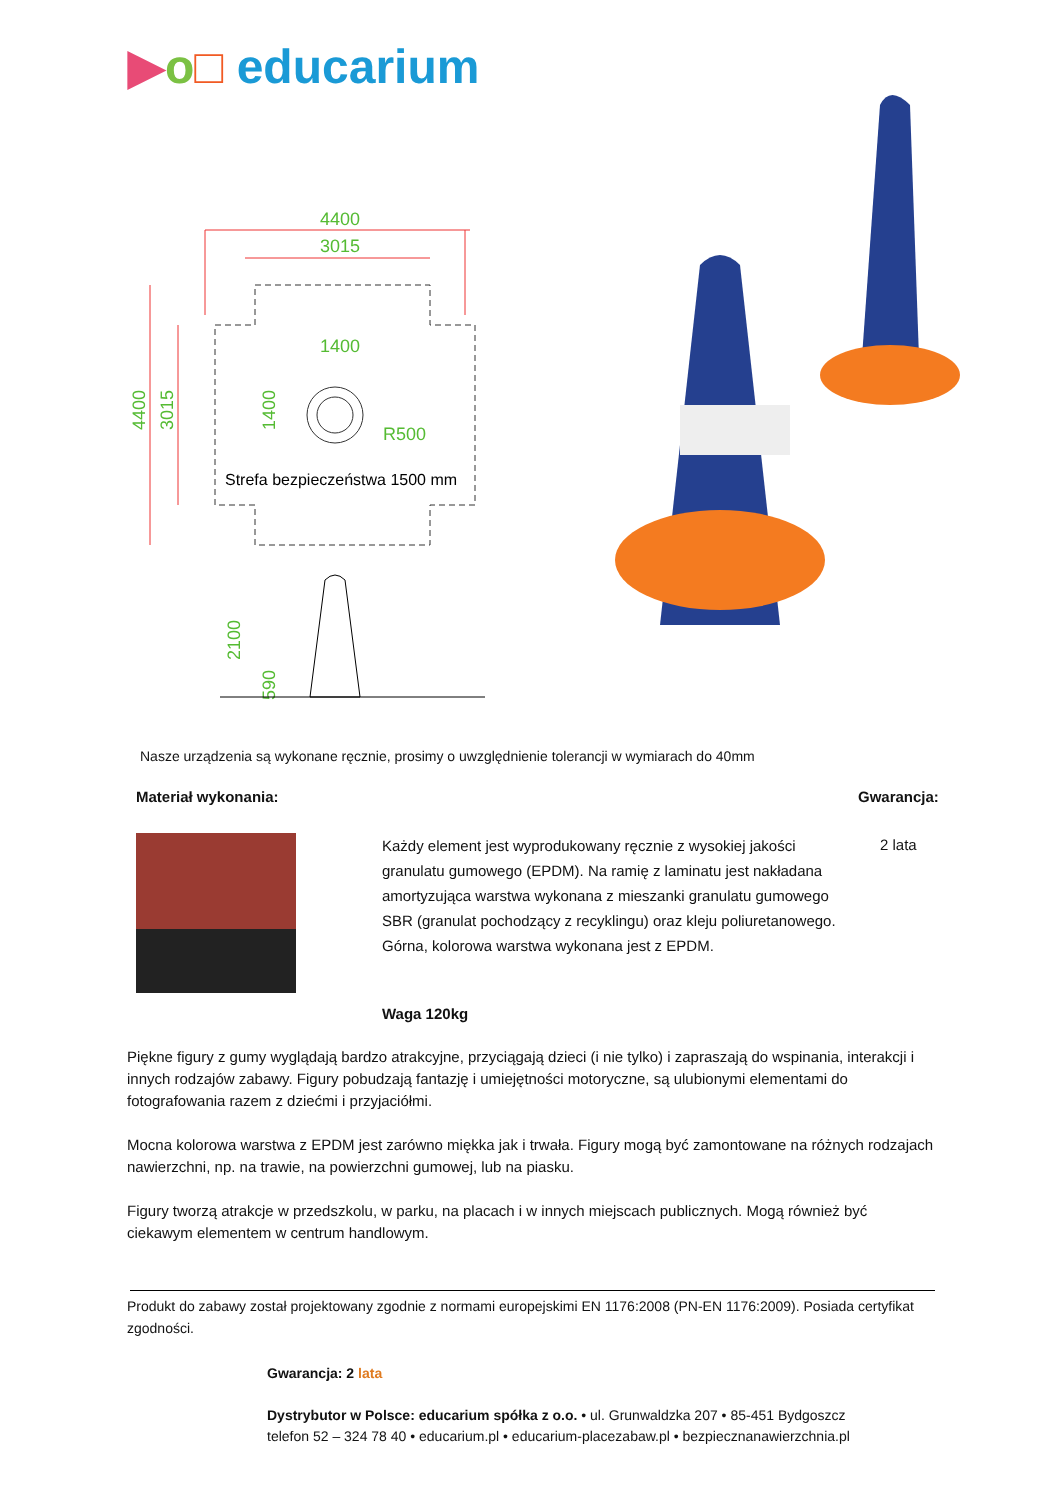▶o□ educarium
4400
3015
1400
4400
3015
1400
R500
2100
590
Strefa bezpieczeństwa 1500 mm
Nasze urządzenia są wykonane ręcznie, prosimy o uwzględnienie tolerancji w wymiarach do 40mm
Materiał wykonania: Gwarancja:
Każdy element jest wyprodukowany ręcznie z wysokiej jakości granulatu gumowego (EPDM). Na ramię z laminatu jest nakładana amortyzująca warstwa wykonana z mieszanki granulatu gumowego SBR (granulat pochodzący z recyklingu) oraz kleju poliuretanowego. Górna, kolorowa warstwa wykonana jest z EPDM.
2 lata
Waga 120kg
Piękne figury z gumy wyglądają bardzo atrakcyjne, przyciągają dzieci (i nie tylko) i zapraszają do wspinania, interakcji i innych rodzajów zabawy. Figury pobudzają fantazję i umiejętności motoryczne, są ulubionymi elementami do fotografowania razem z dziećmi i przyjaciółmi.
Mocna kolorowa warstwa z EPDM jest zarówno miękka jak i trwała. Figury mogą być zamontowane na różnych rodzajach nawierzchni, np. na trawie, na powierzchni gumowej, lub na piasku.
Figury tworzą atrakcje w przedszkolu, w parku, na placach i w innych miejscach publicznych. Mogą również być ciekawym elementem w centrum handlowym.
Produkt do zabawy został projektowany zgodnie z normami europejskimi EN 1176:2008 (PN-EN 1176:2009). Posiada certyfikat zgodności.
Gwarancja: 2 lata
Dystrybutor w Polsce: educarium spółka z o.o. • ul. Grunwaldzka 207 • 85-451 Bydgoszcz
telefon 52 – 324 78 40 • educarium.pl • educarium-placezabaw.pl • bezpiecznanawierzchnia.pl